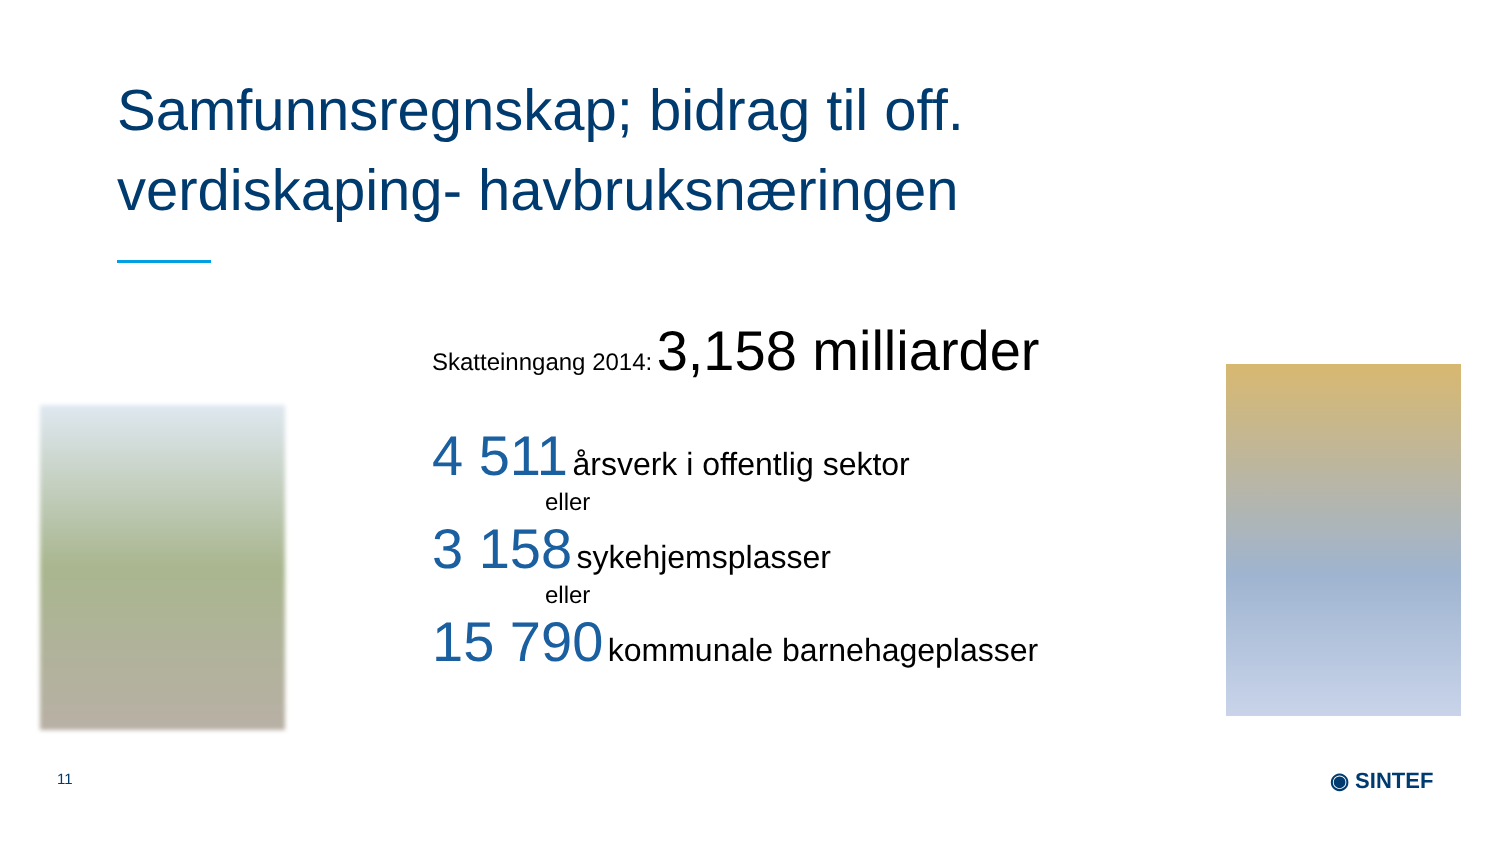Samfunnsregnskap; bidrag til off.
verdiskaping- havbruksnæringen
Skatteinngang 2014: 3,158 milliarder
4 511 årsverk i offentlig sektor
eller
3 158 sykehjemsplasser
eller
15 790 kommunale barnehageplasser
11 ◉ SINTEF